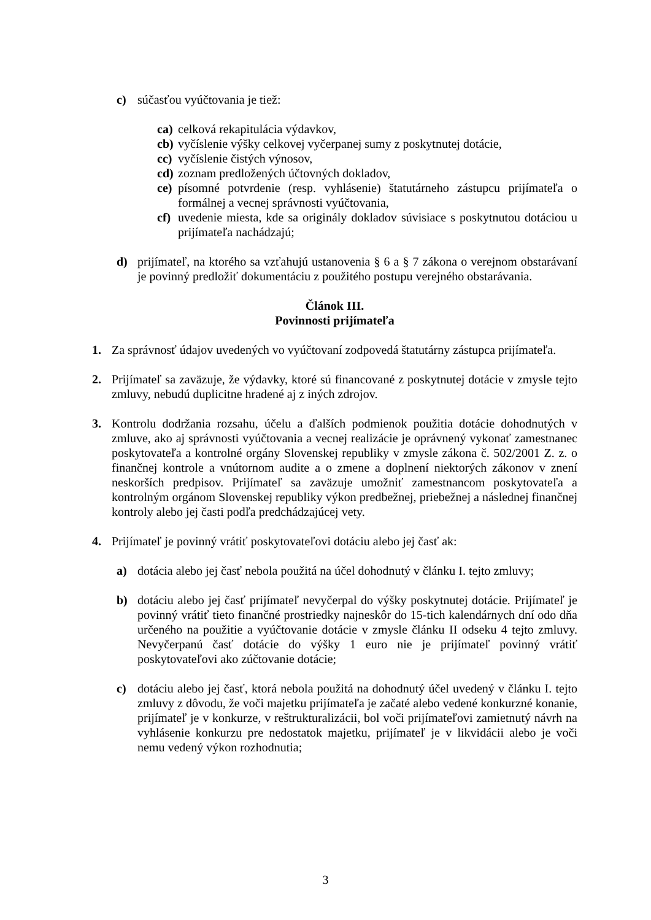c) súčasťou vyúčtovania je tiež:
ca) celková rekapitulácia výdavkov,
cb) vyčíslenie výšky celkovej vyčerpanej sumy z poskytnutej dotácie,
cc) vyčíslenie čistých výnosov,
cd) zoznam predložených účtovných dokladov,
ce) písomné potvrdenie (resp. vyhlásenie) štatutárneho zástupcu prijímateľa o formálnej a vecnej správnosti vyúčtovania,
cf) uvedenie miesta, kde sa originály dokladov súvisiace s poskytnutou dotáciou u prijímateľa nachádzajú;
d) prijímateľ, na ktorého sa vzťahujú ustanovenia § 6 a § 7 zákona o verejnom obstarávaní je povinný predložiť dokumentáciu z použitého postupu verejného obstarávania.
Článok III.
Povinnosti prijímateľa
1. Za správnosť údajov uvedených vo vyúčtovaní zodpovedá štatutárny zástupca prijímateľa.
2. Prijímateľ sa zaväzuje, že výdavky, ktoré sú financované z poskytnutej dotácie v zmysle tejto zmluvy, nebudú duplicitne hradené aj z iných zdrojov.
3. Kontrolu dodržania rozsahu, účelu a ďalších podmienok použitia dotácie dohodnutých v zmluve, ako aj správnosti vyúčtovania a vecnej realizácie je oprávnený vykonať zamestnanec poskytovateľa a kontrolné orgány Slovenskej republiky v zmysle zákona č. 502/2001 Z. z. o finančnej kontrole a vnútornom audite a o zmene a doplnení niektorých zákonov v znení neskorších predpisov. Prijímateľ sa zaväzuje umožniť zamestnancom poskytovateľa a kontrolným orgánom Slovenskej republiky výkon predbežnej, priebežnej a následnej finančnej kontroly alebo jej časti podľa predchádzajúcej vety.
4. Prijímateľ je povinný vrátiť poskytovateľovi dotáciu alebo jej časť ak:
a) dotácia alebo jej časť nebola použitá na účel dohodnutý v článku I. tejto zmluvy;
b) dotáciu alebo jej časť prijímateľ nevyčerpal do výšky poskytnutej dotácie. Prijímateľ je povinný vrátiť tieto finančné prostriedky najneskôr do 15-tich kalendárnych dní odo dňa určeného na použitie a vyúčtovanie dotácie v zmysle článku II odseku 4 tejto zmluvy. Nevyčerpanú časť dotácie do výšky 1 euro nie je prijímateľ povinný vrátiť poskytovateľovi ako zúčtovanie dotácie;
c) dotáciu alebo jej časť, ktorá nebola použitá na dohodnutý účel uvedený v článku I. tejto zmluvy z dôvodu, že voči majetku prijímateľa je začaté alebo vedené konkurzné konanie, prijímateľ je v konkurze, v reštrukturalizácii, bol voči prijímateľovi zamietnutý návrh na vyhlásenie konkurzu pre nedostatok majetku, prijímateľ je v likvidácii alebo je voči nemu vedený výkon rozhodnutia;
3